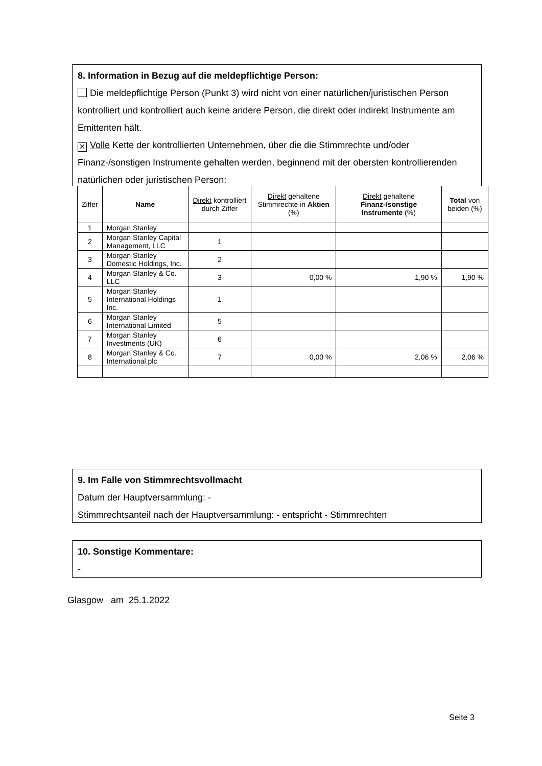8. Information in Bezug auf die meldepflichtige Person:
Die meldepflichtige Person (Punkt 3) wird nicht von einer natürlichen/juristischen Person kontrolliert und kontrolliert auch keine andere Person, die direkt oder indirekt Instrumente am Emittenten hält.
✕ Volle Kette der kontrollierten Unternehmen, über die die Stimmrechte und/oder Finanz-/sonstigen Instrumente gehalten werden, beginnend mit der obersten kontrollierenden natürlichen oder juristischen Person:
| Ziffer | Name | Direkt kontrolliert durch Ziffer | Direkt gehaltene Stimmrechte in Aktien (%) | Direkt gehaltene Finanz-/sonstige Instrumente (%) | Total von beiden (%) |
| --- | --- | --- | --- | --- | --- |
| 1 | Morgan Stanley | | | | |
| 2 | Morgan Stanley Capital Management, LLC | 1 | | | |
| 3 | Morgan Stanley Domestic Holdings, Inc. | 2 | | | |
| 4 | Morgan Stanley & Co. LLC | 3 | 0,00 % | 1,90 % | 1,90 % |
| 5 | Morgan Stanley International Holdings Inc. | 1 | | | |
| 6 | Morgan Stanley International Limited | 5 | | | |
| 7 | Morgan Stanley Investments (UK) | 6 | | | |
| 8 | Morgan Stanley & Co. International plc | 7 | 0,00 % | 2,06 % | 2,06 % |
9. Im Falle von Stimmrechtsvollmacht
Datum der Hauptversammlung: -
Stimmrechtsanteil nach der Hauptversammlung: - entspricht - Stimmrechten
10. Sonstige Kommentare:
-
Glasgow am 25.1.2022
Seite 3